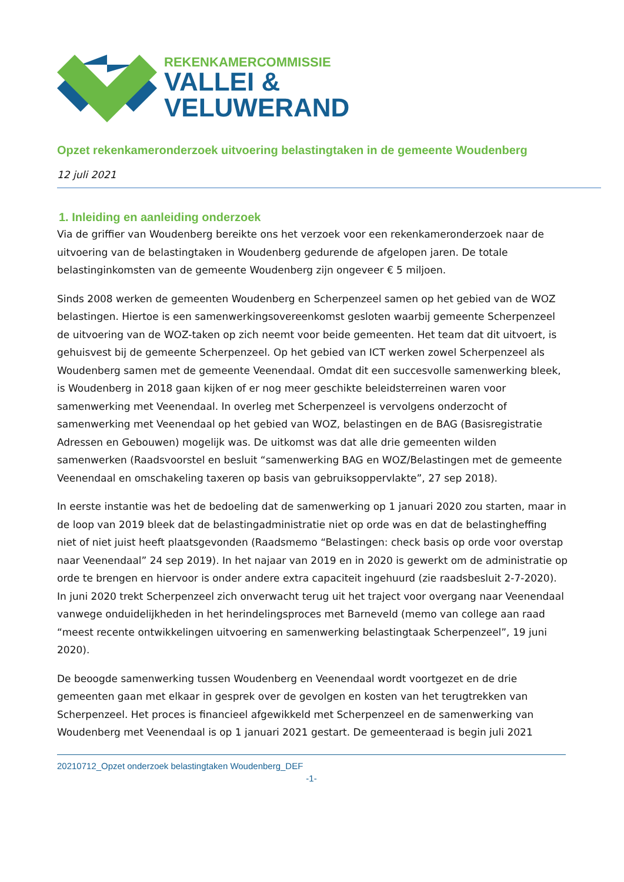REKENKAMERCOMMISSIE
VALLEI &
VELUWERAND
Opzet rekenkameronderzoek uitvoering belastingtaken in de gemeente Woudenberg
12 juli 2021
1. Inleiding en aanleiding onderzoek
Via de griffier van Woudenberg bereikte ons het verzoek voor een rekenkameronderzoek naar de uitvoering van de belastingtaken in Woudenberg gedurende de afgelopen jaren. De totale belastinginkomsten van de gemeente Woudenberg zijn ongeveer € 5 miljoen.
Sinds 2008 werken de gemeenten Woudenberg en Scherpenzeel samen op het gebied van de WOZ belastingen. Hiertoe is een samenwerkingsovereenkomst gesloten waarbij gemeente Scherpenzeel de uitvoering van de WOZ-taken op zich neemt voor beide gemeenten. Het team dat dit uitvoert, is gehuisvest bij de gemeente Scherpenzeel. Op het gebied van ICT werken zowel Scherpenzeel als Woudenberg samen met de gemeente Veenendaal. Omdat dit een succesvolle samenwerking bleek, is Woudenberg in 2018 gaan kijken of er nog meer geschikte beleidsterreinen waren voor samenwerking met Veenendaal. In overleg met Scherpenzeel is vervolgens onderzocht of samenwerking met Veenendaal op het gebied van WOZ, belastingen en de BAG (Basisregistratie Adressen en Gebouwen) mogelijk was. De uitkomst was dat alle drie gemeenten wilden samenwerken (Raadsvoorstel en besluit “samenwerking BAG en WOZ/Belastingen met de gemeente Veenendaal en omschakeling taxeren op basis van gebruiksoppervlakte”, 27 sep 2018).
In eerste instantie was het de bedoeling dat de samenwerking op 1 januari 2020 zou starten, maar in de loop van 2019 bleek dat de belastingadministratie niet op orde was en dat de belastingheffing niet of niet juist heeft plaatsgevonden (Raadsmemo “Belastingen: check basis op orde voor overstap naar Veenendaal” 24 sep 2019). In het najaar van 2019 en in 2020 is gewerkt om de administratie op orde te brengen en hiervoor is onder andere extra capaciteit ingehuurd (zie raadsbesluit 2-7-2020). In juni 2020 trekt Scherpenzeel zich onverwacht terug uit het traject voor overgang naar Veenendaal vanwege onduidelijkheden in het herindelingsproces met Barneveld (memo van college aan raad “meest recente ontwikkelingen uitvoering en samenwerking belastingtaak Scherpenzeel”, 19 juni 2020).
De beoogde samenwerking tussen Woudenberg en Veenendaal wordt voortgezet en de drie gemeenten gaan met elkaar in gesprek over de gevolgen en kosten van het terugtrekken van Scherpenzeel. Het proces is financieel afgewikkeld met Scherpenzeel en de samenwerking van Woudenberg met Veenendaal is op 1 januari 2021 gestart. De gemeenteraad is begin juli 2021
20210712_Opzet onderzoek belastingtaken Woudenberg_DEF
-1-